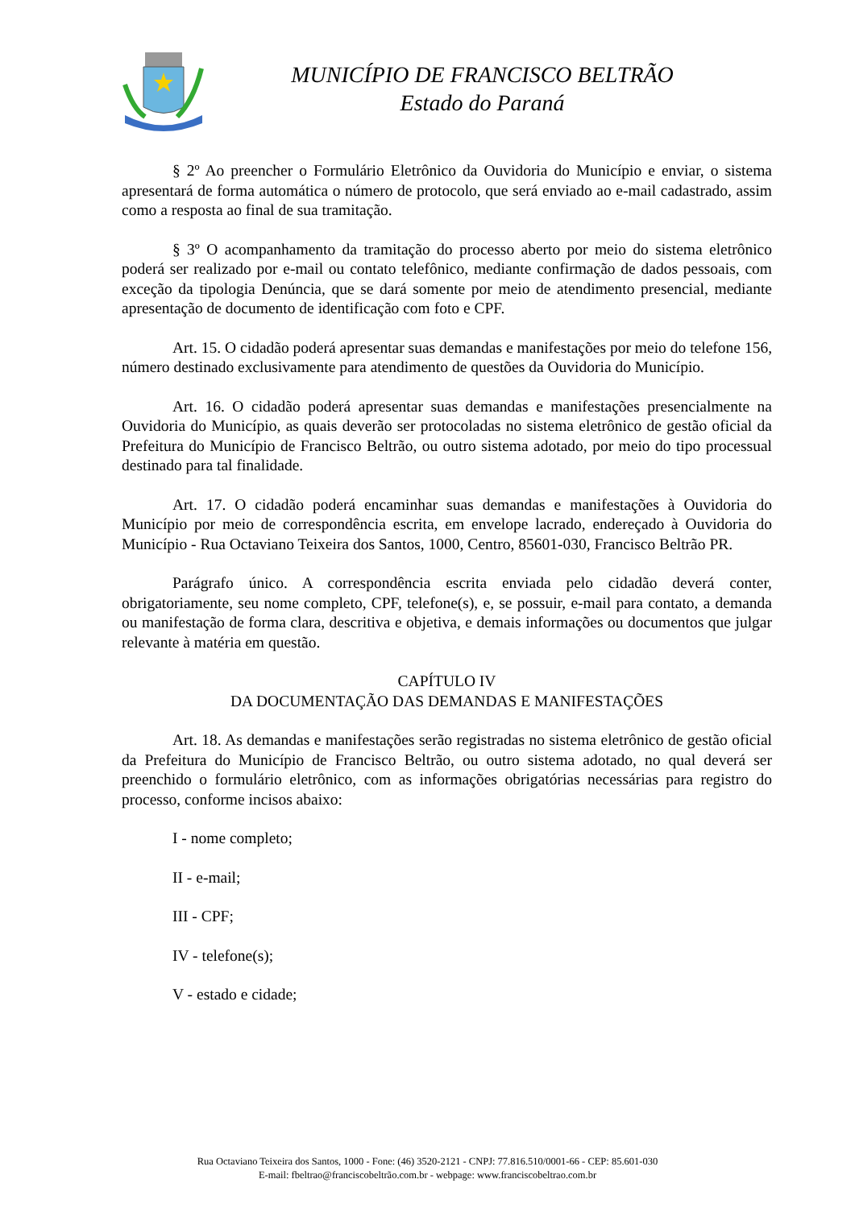MUNICÍPIO DE FRANCISCO BELTRÃO
Estado do Paraná
§ 2º Ao preencher o Formulário Eletrônico da Ouvidoria do Município e enviar, o sistema apresentará de forma automática o número de protocolo, que será enviado ao e-mail cadastrado, assim como a resposta ao final de sua tramitação.
§ 3º O acompanhamento da tramitação do processo aberto por meio do sistema eletrônico poderá ser realizado por e-mail ou contato telefônico, mediante confirmação de dados pessoais, com exceção da tipologia Denúncia, que se dará somente por meio de atendimento presencial, mediante apresentação de documento de identificação com foto e CPF.
Art. 15. O cidadão poderá apresentar suas demandas e manifestações por meio do telefone 156, número destinado exclusivamente para atendimento de questões da Ouvidoria do Município.
Art. 16. O cidadão poderá apresentar suas demandas e manifestações presencialmente na Ouvidoria do Município, as quais deverão ser protocoladas no sistema eletrônico de gestão oficial da Prefeitura do Município de Francisco Beltrão, ou outro sistema adotado, por meio do tipo processual destinado para tal finalidade.
Art. 17. O cidadão poderá encaminhar suas demandas e manifestações à Ouvidoria do Município por meio de correspondência escrita, em envelope lacrado, endereçado à Ouvidoria do Município - Rua Octaviano Teixeira dos Santos, 1000, Centro, 85601-030, Francisco Beltrão PR.
Parágrafo único. A correspondência escrita enviada pelo cidadão deverá conter, obrigatoriamente, seu nome completo, CPF, telefone(s), e, se possuir, e-mail para contato, a demanda ou manifestação de forma clara, descritiva e objetiva, e demais informações ou documentos que julgar relevante à matéria em questão.
CAPÍTULO IV
DA DOCUMENTAÇÃO DAS DEMANDAS E MANIFESTAÇÕES
Art. 18. As demandas e manifestações serão registradas no sistema eletrônico de gestão oficial da Prefeitura do Município de Francisco Beltrão, ou outro sistema adotado, no qual deverá ser preenchido o formulário eletrônico, com as informações obrigatórias necessárias para registro do processo, conforme incisos abaixo:
I - nome completo;
II - e-mail;
III - CPF;
IV - telefone(s);
V - estado e cidade;
Rua Octaviano Teixeira dos Santos, 1000 - Fone: (46) 3520-2121 - CNPJ: 77.816.510/0001-66 - CEP: 85.601-030
E-mail: fbeltrao@franciscobeltrão.com.br - webpage: www.franciscobeltrao.com.br